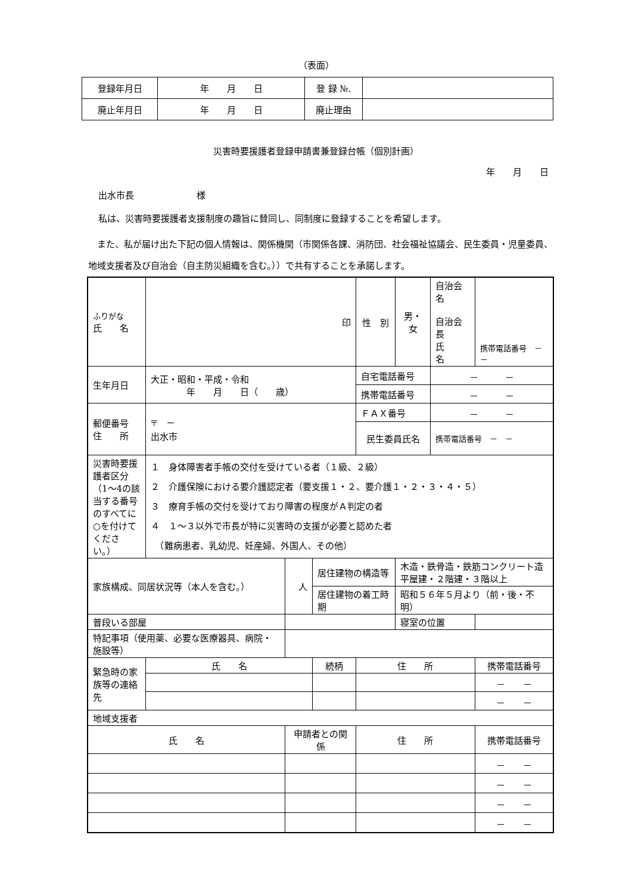（表面）
| 登録年月日 | 年 月 日 | 登 録 №. | |
| 廃止年月日 | 年 月 日 | 廃止理由 | |
災害時要援護者登録申請書兼登録台帳（個別計画）
年　　月　　日
出水市長　　　　　　　様
私は、災害時要援護者支援制度の趣旨に賛同し、同制度に登録することを希望します。
　また、私が届け出た下記の個人情報は、関係機関（市関係各課、消防団、社会福祉協議会、民生委員・児童委員、地域支援者及び自治会（自主防災組織を含む。））で共有することを承諾します。
| ふりがな 氏 名 | 印 | | | 性 別 | 男・女 | 自治会名 自治会長 氏 名 | 携帯電話番号 － － |
| 生年月日 | 大正・昭和・平成・令和 年 月 日（ 歳） | | | 自宅電話番号 | | － － | |
| | | | | 携帯電話番号 | | － － | |
| 郵便番号 住 所 | 〒 － 出水市 | | | ＦＡＸ番号 | | － － | |
| | | | | 民生委員氏名 | | 携帯電話番号 － － | |
| 災害時要援護者区分（1～4の該当する番号のすべてに○を付けてください。） | １ 身体障害者手帳の交付を受けている者（１級、２級） ２ 介護保険における要介護認定者（要支援１・２、要介護１・２・３・４・５） ３ 療育手帳の交付を受けており障害の程度がＡ判定の者 ４ １～３以外で市長が特に災害時の支援が必要と認めた者 （難病患者、乳幼児、妊産婦、外国人、その他） | | | | | | |
| 家族構成、同居状況等（本人を含む。） | | 人 | 居住建物の構造等 | | 木造・鉄骨造・鉄筋コンクリート造 平屋建・２階建・３階以上 | | |
| | | | 居住建物の着工時期 | | 昭和５６年５月より（前・後・不明） | | |
| 普段いる部屋 | | | | | 寝室の位置 | | |
| 特記事項（使用薬、必要な医療器具、病院・施設等） | | | | | | | |
| 緊急時の家族等の連絡先 | 氏 名 | | 続柄 | 住 所 | | | 携帯電話番号 |
| | | | | | | | － － |
| | | | | | | | － － |
| 地域支援者 | | | | | | | |
| 氏 名 | | 申請者との関係 | | 住 所 | | | 携帯電話番号 |
| | | | | | | | － － |
| | | | | | | | － － |
| | | | | | | | － － |
| | | | | | | | － － |